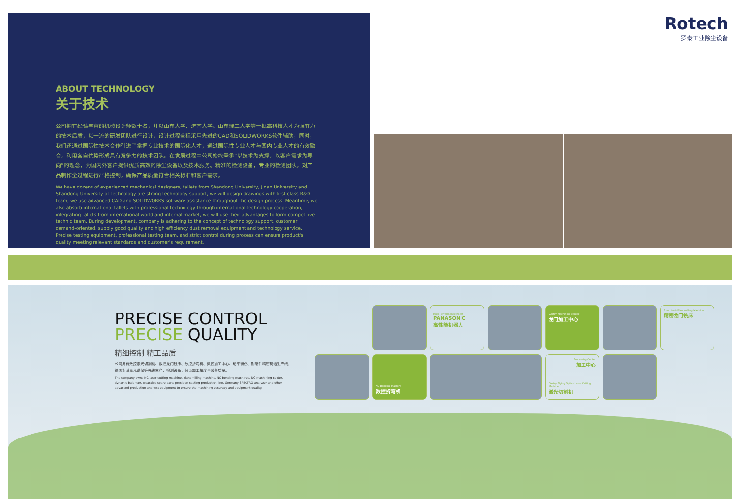ABOUT TECHNOLOGY
关于技术
公司拥有经验丰富的机械设计师数十名，并以山东大学、济南大学、山东理工大学等一批高科技人才为强有力的技术后盾，以一流的研发团队进行设计，设计过程全程采用先进的CAD和SOLIDWORKS软件辅助，同时，我们还通过国际性技术合作引进了掌握专业技术的国际化人才，通过国际性专业人才与国内专业人才的有效融合，利用各自优势形成具有竞争力的技术团队。在发展过程中公司始终秉承“以技术为支撑，以客户需求为导向”的理念，为国内外客户提供优质高效的除尘设备以及技术服务。精准的检测设备，专业的检测团队，对产品制作全过程进行严格控制，确保产品质量符合相关标准和客户需求。
We have dozens of experienced mechanical designers, tallets from Shandong University, Jinan University and Shandong University of Technology are strong technology support, we will design drawings with first class R&D team, we use advanced CAD and SOLIDWORKS software assistance throughout the design process. Meantime, we also absorb international tallets with professional technology through international technology cooperation, integrating tallets from international world and internal market, we will use their advantages to form competitive technic team. During development, company is adhering to the concept of technology support, customer demand-oriented, supply good quality and high efficiency dust removal equipment and technology service. Precise testing equipment, professional testing team, and strict control during process can ensure product's quality meeting relevant standards and customer's requirement.
Rotech
罗泰工业除尘设备
PRECISE CONTROL
PRECISE QUALITY
精细控制 精工品质
公司拥有数控激光切割机、数控龙门铣床、数控折弯机、数控加工中心、动平衡仪、耐磨件精密铸造生产线，德国斯派克光谱仪等先进生产、检测设备，保证加工精度与装备质量。
The company owns NC laser cutting machine, planomilling machine, NC bending machines, NC machining center, dynamic balancer, wearable spare parts precision casting production line, Germany SPECTRO analyzer and other advanced production and test equipment to ensure the machining accuracy and equipment quality.
High Performance Robot
PANASONIC
高性能机器人
Gantry Machining-center
龙门加工中心
Exactitude Planomilling Machine
精密龙门铣床
NC Bending Machine
数控折弯机
Processing Center
加工中心
Gantry Flying Optics Laser Cutting Machine
激光切割机